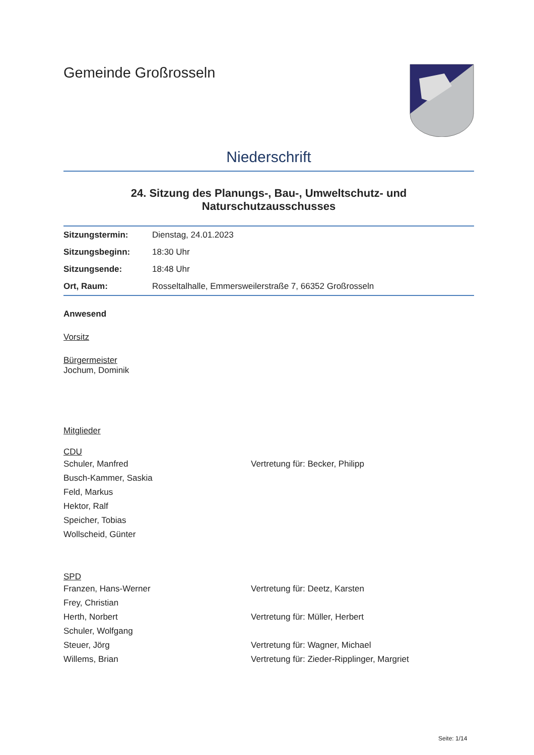Gemeinde Großrosseln
Niederschrift
24. Sitzung des Planungs-, Bau-, Umweltschutz- und Naturschutzausschusses
| Sitzungstermin: | Dienstag, 24.01.2023 |
| Sitzungsbeginn: | 18:30 Uhr |
| Sitzungsende: | 18:48 Uhr |
| Ort, Raum: | Rosseltalhalle, Emmersweilerstraße 7, 66352 Großrosseln |
Anwesend
Vorsitz
Bürgermeister
Jochum, Dominik
Mitglieder
CDU
| Schuler, Manfred | Vertretung für: Becker, Philipp |
| Busch-Kammer, Saskia | |
| Feld, Markus | |
| Hektor, Ralf | |
| Speicher, Tobias | |
| Wollscheid, Günter | |
SPD
| Franzen, Hans-Werner | Vertretung für: Deetz, Karsten |
| Frey, Christian | |
| Herth, Norbert | Vertretung für: Müller, Herbert |
| Schuler, Wolfgang | |
| Steuer, Jörg | Vertretung für: Wagner, Michael |
| Willems, Brian | Vertretung für: Zieder-Ripplinger, Margriet |
Seite: 1/14